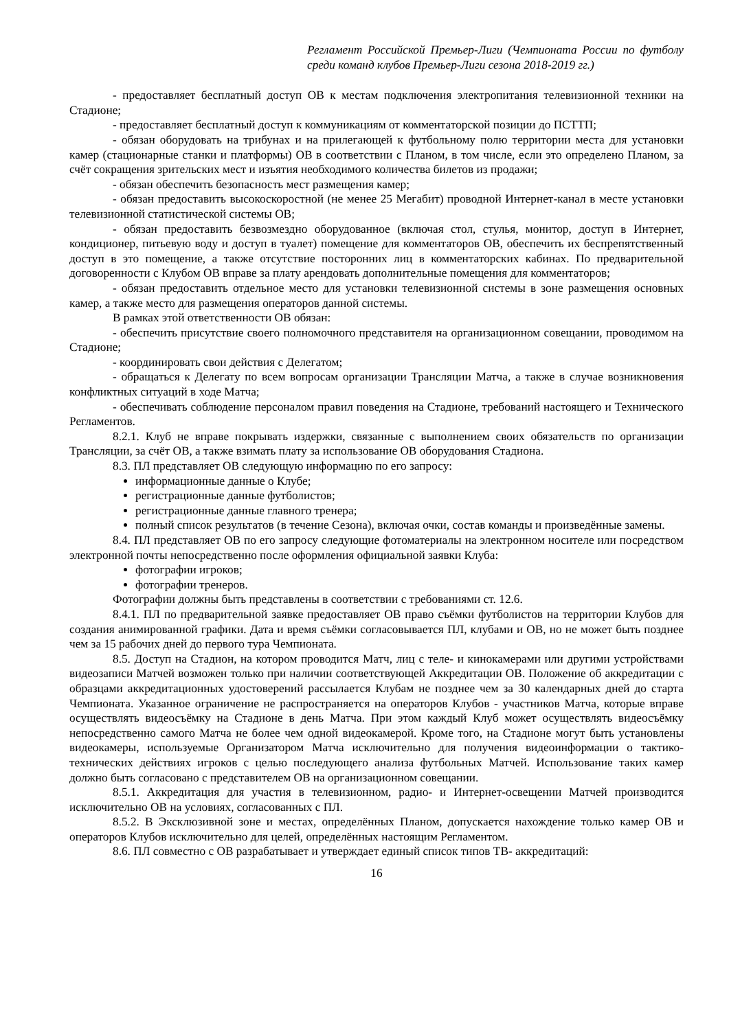Регламент Российской Премьер-Лиги (Чемпионата России по футболу среди команд клубов Премьер-Лиги сезона 2018-2019 гг.)
- предоставляет бесплатный доступ ОВ к местам подключения электропитания телевизионной техники на Стадионе;
- предоставляет бесплатный доступ к коммуникациям от комментаторской позиции до ПСТТП;
- обязан оборудовать на трибунах и на прилегающей к футбольному полю территории места для установки камер (стационарные станки и платформы) ОВ в соответствии с Планом, в том числе, если это определено Планом, за счёт сокращения зрительских мест и изъятия необходимого количества билетов из продажи;
- обязан обеспечить безопасность мест размещения камер;
- обязан предоставить высокоскоростной (не менее 25 Мегабит) проводной Интернет-канал в месте установки телевизионной статистической системы ОВ;
- обязан предоставить безвозмездно оборудованное (включая стол, стулья, монитор, доступ в Интернет, кондиционер, питьевую воду и доступ в туалет) помещение для комментаторов ОВ, обеспечить их беспрепятственный доступ в это помещение, а также отсутствие посторонних лиц в комментаторских кабинах. По предварительной договоренности с Клубом ОВ вправе за плату арендовать дополнительные помещения для комментаторов;
- обязан предоставить отдельное место для установки телевизионной системы в зоне размещения основных камер, а также место для размещения операторов данной системы.
В рамках этой ответственности ОВ обязан:
- обеспечить присутствие своего полномочного представителя на организационном совещании, проводимом на Стадионе;
- координировать свои действия с Делегатом;
- обращаться к Делегату по всем вопросам организации Трансляции Матча, а также в случае возникновения конфликтных ситуаций в ходе Матча;
- обеспечивать соблюдение персоналом правил поведения на Стадионе, требований настоящего и Технического Регламентов.
8.2.1. Клуб не вправе покрывать издержки, связанные с выполнением своих обязательств по организации Трансляции, за счёт ОВ, а также взимать плату за использование ОВ оборудования Стадиона.
8.3. ПЛ представляет ОВ следующую информацию по его запросу:
информационные данные о Клубе;
регистрационные данные футболистов;
регистрационные данные главного тренера;
полный список результатов (в течение Сезона), включая очки, состав команды и произведённые замены.
8.4. ПЛ представляет ОВ по его запросу следующие фотоматериалы на электронном носителе или посредством электронной почты непосредственно после оформления официальной заявки Клуба:
фотографии игроков;
фотографии тренеров.
Фотографии должны быть представлены в соответствии с требованиями ст. 12.6.
8.4.1. ПЛ по предварительной заявке предоставляет ОВ право съёмки футболистов на территории Клубов для создания анимированной графики. Дата и время съёмки согласовывается ПЛ, клубами и ОВ, но не может быть позднее чем за 15 рабочих дней до первого тура Чемпионата.
8.5. Доступ на Стадион, на котором проводится Матч, лиц с теле- и кинокамерами или другими устройствами видеозаписи Матчей возможен только при наличии соответствующей Аккредитации ОВ. Положение об аккредитации с образцами аккредитационных удостоверений рассылается Клубам не позднее чем за 30 календарных дней до старта Чемпионата. Указанное ограничение не распространяется на операторов Клубов - участников Матча, которые вправе осуществлять видеосъёмку на Стадионе в день Матча. При этом каждый Клуб может осуществлять видеосъёмку непосредственно самого Матча не более чем одной видеокамерой. Кроме того, на Стадионе могут быть установлены видеокамеры, используемые Организатором Матча исключительно для получения видеоинформации о тактико-технических действиях игроков с целью последующего анализа футбольных Матчей. Использование таких камер должно быть согласовано с представителем ОВ на организационном совещании.
8.5.1. Аккредитация для участия в телевизионном, радио- и Интернет-освещении Матчей производится исключительно ОВ на условиях, согласованных с ПЛ.
8.5.2. В Эксклюзивной зоне и местах, определённых Планом, допускается нахождение только камер ОВ и операторов Клубов исключительно для целей, определённых настоящим Регламентом.
8.6. ПЛ совместно с ОВ разрабатывает и утверждает единый список типов ТВ- аккредитаций:
16